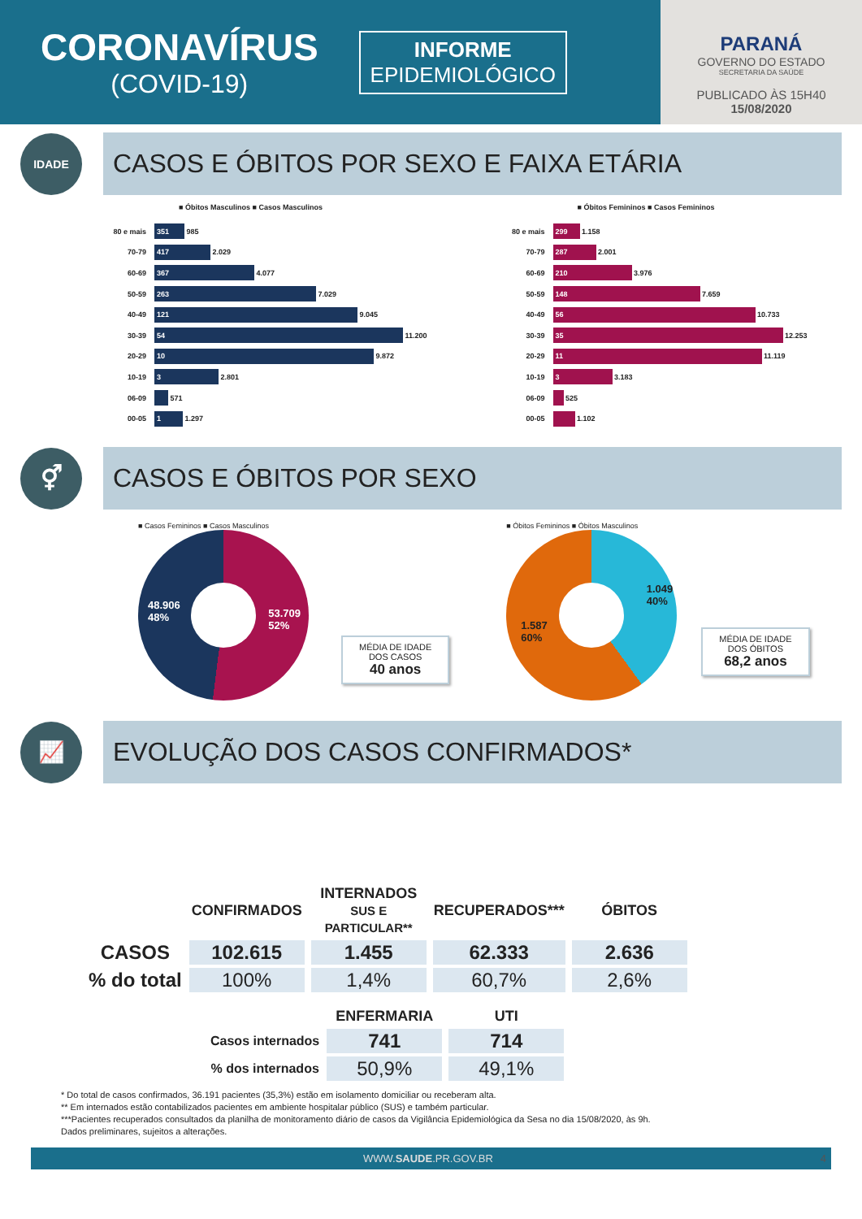CORONAVÍRUS
(COVID-19)
INFORME
EPIDEMIOLÓGICO
PARANÁ
GOVERNO DO ESTADO
SECRETARIA DA SAÚDE
PUBLICADO ÀS 15H40
15/08/2020
IDADE
CASOS E ÓBITOS POR SEXO E FAIXA ETÁRIA
■ Óbitos Masculinos ■ Casos Masculinos
80 e mais 351 985
70-79 417 2.029
60-69 367 4.077
50-59 263 7.029
40-49 121 9.045
30-39 54 11.200
20-29 10 9.872
10-19 3 2.801
06-09 571
00-05 1 1.297
■ Óbitos Femininos ■ Casos Femininos
80 e mais 299 1.158
70-79 287 2.001
60-69 210 3.976
50-59 148 7.659
40-49 56 10.733
30-39 35 12.253
20-29 11 11.119
10-19 3 3.183
06-09 525
00-05 1.102
⚥
CASOS E ÓBITOS POR SEXO
■ Casos Femininos ■ Casos Masculinos
48.906
48% 53.709
52%
MÉDIA DE IDADE
DOS CASOS
40 anos
■ Óbitos Femininos ■ Óbitos Masculinos
1.049
40%
1.587
60%
MÉDIA DE IDADE
DOS ÓBITOS
68,2 anos
📈
EVOLUÇÃO DOS CASOS CONFIRMADOS*
| | CONFIRMADOS | INTERNADOS SUS E PARTICULAR** | RECUPERADOS*** | ÓBITOS |
| --- | --- | --- | --- | --- |
| CASOS | 102.615 | 1.455 | 62.333 | 2.636 |
| % do total | 100% | 1,4% | 60,7% | 2,6% |
| | ENFERMARIA | UTI |
| --- | --- | --- |
| Casos internados | 741 | 714 |
| % dos internados | 50,9% | 49,1% |
* Do total de casos confirmados, 36.191 pacientes (35,3%) estão em isolamento domiciliar ou receberam alta.
** Em internados estão contabilizados pacientes em ambiente hospitalar público (SUS) e também particular.
***Pacientes recuperados consultados da planilha de monitoramento diário de casos da Vigilância Epidemiológica da Sesa no dia 15/08/2020, às 9h.
Dados preliminares, sujeitos a alterações.
WWW.SAUDE.PR.GOV.BR 4